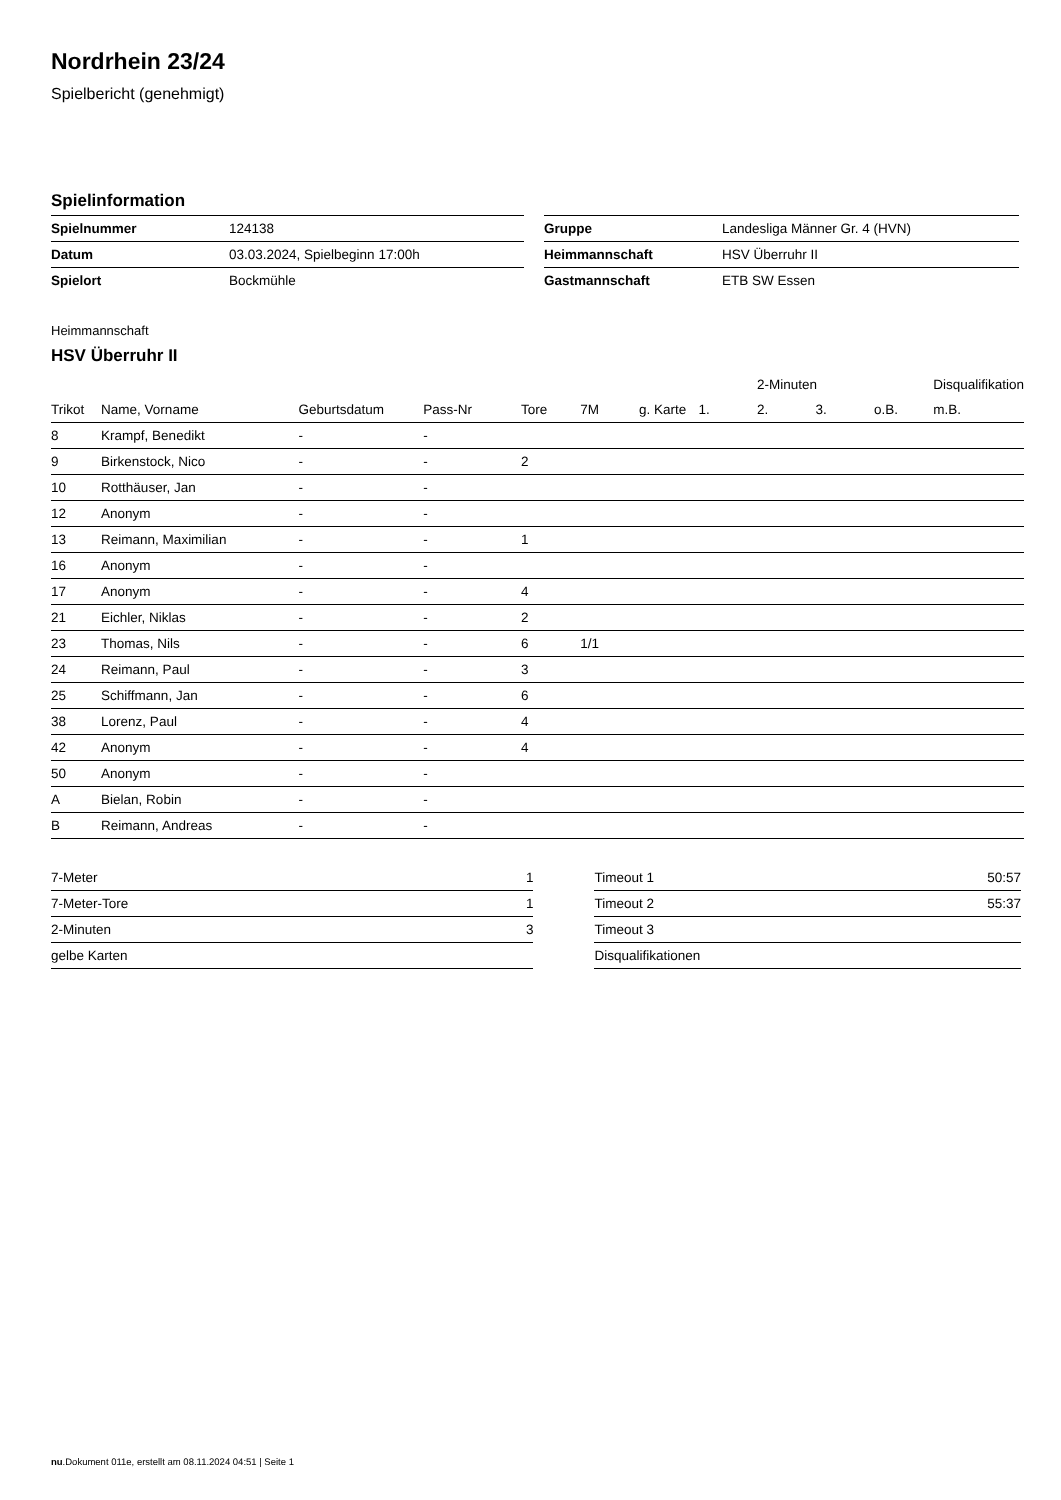Nordrhein 23/24
Spielbericht (genehmigt)
Spielinformation
| Spielnummer | 124138 |
| Datum | 03.03.2024, Spielbeginn 17:00h |
| Spielort | Bockmühle |
| Gruppe | Landesliga Männer Gr. 4 (HVN) |
| Heimmannschaft | HSV Überruhr II |
| Gastmannschaft | ETB SW Essen |
Heimmannschaft
HSV Überruhr II
| | | | | | | | | 2-Minuten | | | Disqualifikation |
| --- | --- | --- | --- | --- | --- | --- | --- | --- | --- | --- | --- |
| Trikot | Name, Vorname | Geburtsdatum | Pass-Nr | Tore | 7M | g. Karte | 1. | 2. | 3. | o.B. | m.B. |
| 8 | Krampf, Benedikt | - | - | | | | | | | | |
| 9 | Birkenstock, Nico | - | - | 2 | | | | | | | |
| 10 | Rotthäuser, Jan | - | - | | | | | | | | |
| 12 | Anonym | - | - | | | | | | | | |
| 13 | Reimann, Maximilian | - | - | 1 | | | | | | | |
| 16 | Anonym | - | - | | | | | | | | |
| 17 | Anonym | - | - | 4 | | | | | | | |
| 21 | Eichler, Niklas | - | - | 2 | | | | | | | |
| 23 | Thomas, Nils | - | - | 6 | 1/1 | | | | | | |
| 24 | Reimann, Paul | - | - | 3 | | | | | | | |
| 25 | Schiffmann, Jan | - | - | 6 | | | | | | | |
| 38 | Lorenz, Paul | - | - | 4 | | | | | | | |
| 42 | Anonym | - | - | 4 | | | | | | | |
| 50 | Anonym | - | - | | | | | | | | |
| A | Bielan, Robin | - | - | | | | | | | | |
| B | Reimann, Andreas | - | - | | | | | | | | |
| 7-Meter | 1 |
| 7-Meter-Tore | 1 |
| 2-Minuten | 3 |
| gelbe Karten | |
| Timeout 1 | 50:57 |
| Timeout 2 | 55:37 |
| Timeout 3 | |
| Disqualifikationen | |
nu.Dokument 011e, erstellt am 08.11.2024 04:51 | Seite 1